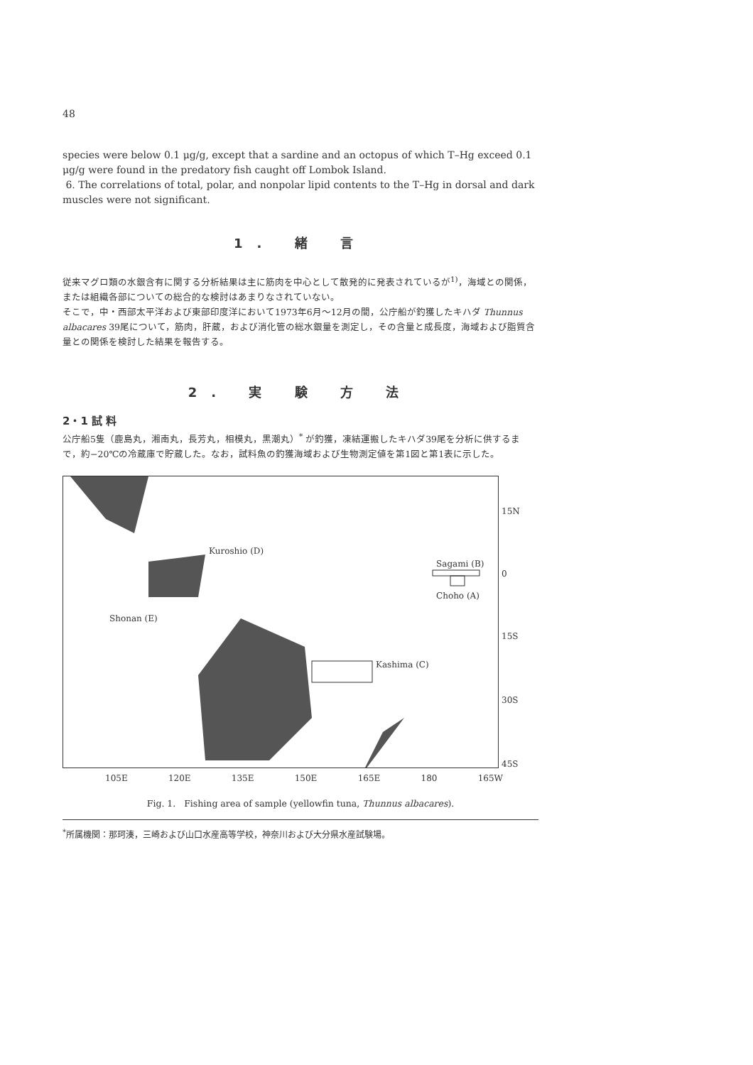48
species were below 0.1 μg/g, except that a sardine and an octopus of which T–Hg exceed 0.1 μg/g were found in the predatory fish caught off Lombok Island.
6. The correlations of total, polar, and nonpolar lipid contents to the T–Hg in dorsal and dark muscles were not significant.
1. 緒 言
従来マグロ類の水銀含有に関する分析結果は主に筋肉を中心として散発的に発表されているが<sup>1)</sup>，海域との関係，または組織各部についての総合的な検討はあまりなされていない。
そこで，中・西部太平洋および東部印度洋において1973年6月～12月の間，公庁船が釣獲したキハダ Thunnus albacares 39尾について，筋肉，肝蔵，および消化管の総水銀量を測定し，その含量と成長度，海域および脂質含量との関係を検討した結果を報告する。
2. 実 験 方 法
2・1 試 料
公庁船5隻（鹿島丸，湘南丸，長芳丸，相模丸，黒潮丸）<sup>*</sup> が釣獲，凍結運搬したキハダ39尾を分析に供するまで，約−20℃の冷蔵庫で貯蔵した。なお，試料魚の釣獲海域および生物測定値を第1図と第1表に示した。
Kuroshio (D)
Sagami (B)
Choho (A)
Shonan (E)
Kashima (C)
15N
0
15S
30S
45S
105E 120E 135E 150E 165E 180 165W
Fig. 1. Fishing area of sample (yellowfin tuna, Thunnus albacares).
<sup>*</sup> 所属機関：那珂湊，三崎および山口水産高等学校，神奈川および大分県水産試験場。